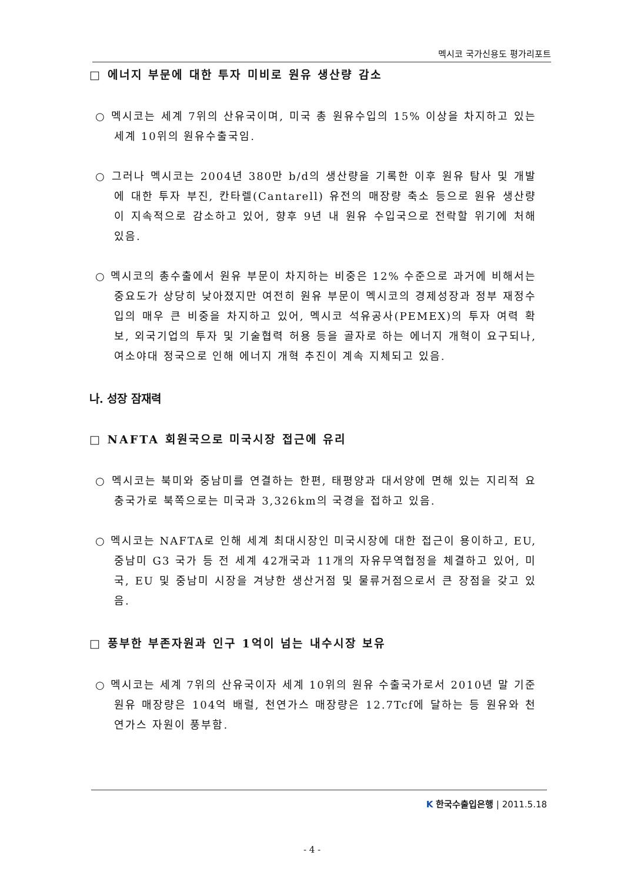멕시코 국가신용도 평가리포트
□ 에너지 부문에 대한 투자 미비로 원유 생산량 감소
○ 멕시코는 세계 7위의 산유국이며, 미국 총 원유수입의 15% 이상을 차지하고 있는 세계 10위의 원유수출국임.
○ 그러나 멕시코는 2004년 380만 b/d의 생산량을 기록한 이후 원유 탐사 및 개발에 대한 투자 부진, 칸타렐(Cantarell) 유전의 매장량 축소 등으로 원유 생산량이 지속적으로 감소하고 있어, 향후 9년 내 원유 수입국으로 전락할 위기에 처해 있음.
○ 멕시코의 총수출에서 원유 부문이 차지하는 비중은 12% 수준으로 과거에 비해서는 중요도가 상당히 낮아졌지만 여전히 원유 부문이 멕시코의 경제성장과 정부 재정수입의 매우 큰 비중을 차지하고 있어, 멕시코 석유공사(PEMEX)의 투자 여력 확보, 외국기업의 투자 및 기술협력 허용 등을 골자로 하는 에너지 개혁이 요구되나, 여소야대 정국으로 인해 에너지 개혁 추진이 계속 지체되고 있음.
나. 성장 잠재력
□ NAFTA 회원국으로 미국시장 접근에 유리
○ 멕시코는 북미와 중남미를 연결하는 한편, 태평양과 대서양에 면해 있는 지리적 요충국가로 북쪽으로는 미국과 3,326km의 국경을 접하고 있음.
○ 멕시코는 NAFTA로 인해 세계 최대시장인 미국시장에 대한 접근이 용이하고, EU, 중남미 G3 국가 등 전 세계 42개국과 11개의 자유무역협정을 체결하고 있어, 미국, EU 및 중남미 시장을 겨냥한 생산거점 및 물류거점으로서 큰 장점을 갖고 있음.
□ 풍부한 부존자원과 인구 1억이 넘는 내수시장 보유
○ 멕시코는 세계 7위의 산유국이자 세계 10위의 원유 수출국가로서 2010년 말 기준 원유 매장량은 104억 배럴, 천연가스 매장량은 12.7Tcf에 달하는 등 원유와 천연가스 자원이 풍부함.
K 한국수출입은행 | 2011.5.18
- 4 -